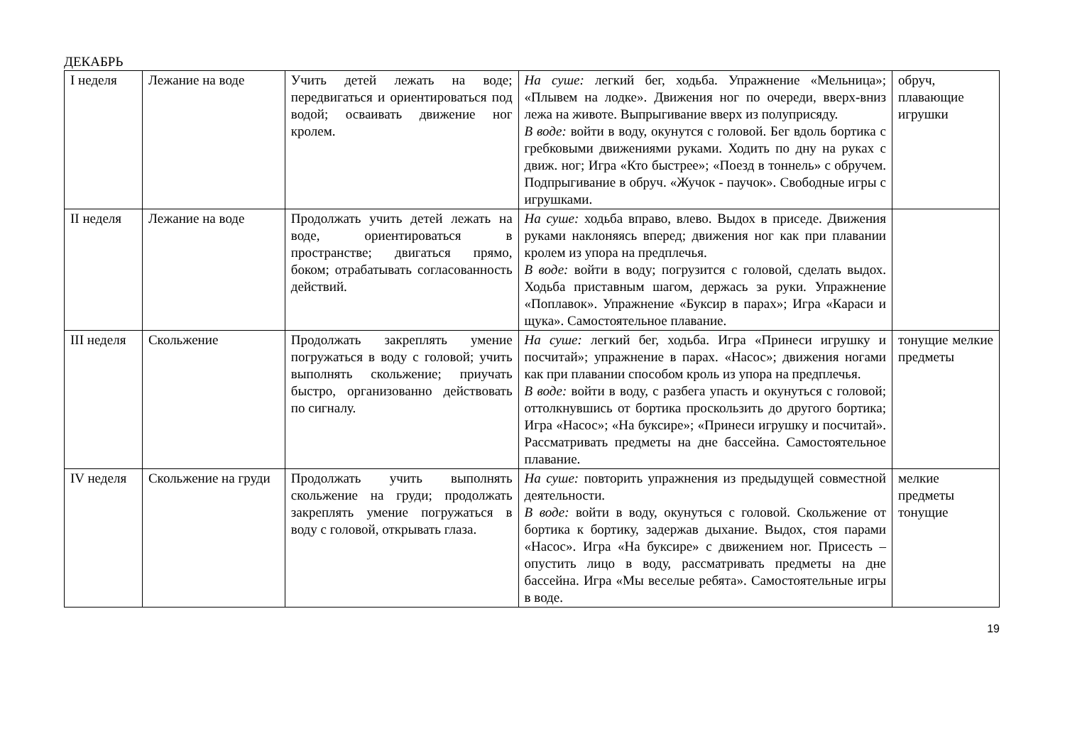ДЕКАБРЬ
| I неделя | Лежание на воде | Учить детей лежать на воде; передвигаться и ориентироваться под водой; осваивать движение ног кролем. | На суше: легкий бег, ходьба. Упражнение «Мельница»; «Плывем на лодке». Движения ног по очереди, вверх-вниз лежа на животе. Выпрыгивание вверх из полуприсяду. В воде: войти в воду, окунутся с головой. Бег вдоль бортика с гребковыми движениями руками. Ходить по дну на руках с движ. ног; Игра «Кто быстрее»; «Поезд в тоннель» с обручем. Подпрыгивание в обруч. «Жучок - паучок». Свободные игры с игрушками. | обруч, плавающие игрушки |
| II неделя | Лежание на воде | Продолжать учить детей лежать на воде, ориентироваться в пространстве; двигаться прямо, боком; отрабатывать согласованность действий. | На суше: ходьба вправо, влево. Выдох в приседе. Движения руками наклоняясь вперед; движения ног как при плавании кролем из упора на предплечья. В воде: войти в воду; погрузится с головой, сделать выдох. Ходьба приставным шагом, держась за руки. Упражнение «Поплавок». Упражнение «Буксир в парах»; Игра «Караси и щука». Самостоятельное плавание. | |
| III неделя | Скольжение | Продолжать закреплять умение погружаться в воду с головой; учить выполнять скольжение; приучать быстро, организованно действовать по сигналу. | На суше: легкий бег, ходьба. Игра «Принеси игрушку и посчитай»; упражнение в парах. «Насос»; движения ногами как при плавании способом кроль из упора на предплечья. В воде: войти в воду, с разбега упасть и окунуться с головой; оттолкнувшись от бортика проскользить до другого бортика; Игра «Насос»; «На буксире»; «Принеси игрушку и посчитай». Рассматривать предметы на дне бассейна. Самостоятельное плавание. | тонущие мелкие предметы |
| IV неделя | Скольжение на груди | Продолжать учить выполнять скольжение на груди; продолжать закреплять умение погружаться в воду с головой, открывать глаза. | На суше: повторить упражнения из предыдущей совместной деятельности. В воде: войти в воду, окунуться с головой. Скольжение от бортика к бортику, задержав дыхание. Выдох, стоя парами «Насос». Игра «На буксире» с движением ног. Присесть – опустить лицо в воду, рассматривать предметы на дне бассейна. Игра «Мы веселые ребята». Самостоятельные игры в воде. | мелкие предметы тонущие |
19